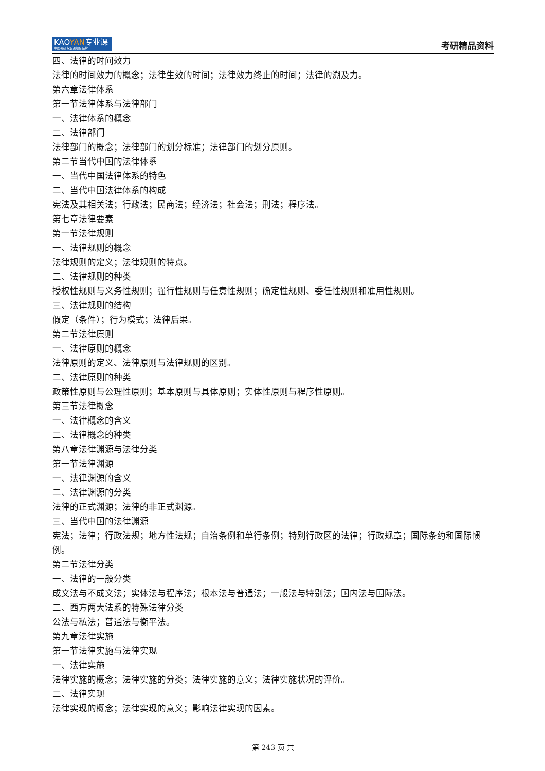KAOYAN专业课
中国考研专业课知名品牌
考研精品资料
四、法律的时间效力
法律的时间效力的概念；法律生效的时间；法律效力终止的时间；法律的溯及力。
第六章法律体系
第一节法律体系与法律部门
一、法律体系的概念
二、法律部门
法律部门的概念；法律部门的划分标准；法律部门的划分原则。
第二节当代中国的法律体系
一、当代中国法律体系的特色
二、当代中国法律体系的构成
宪法及其相关法；行政法；民商法；经济法；社会法；刑法；程序法。
第七章法律要素
第一节法律规则
一、法律规则的概念
法律规则的定义；法律规则的特点。
二、法律规则的种类
授权性规则与义务性规则；强行性规则与任意性规则；确定性规则、委任性规则和准用性规则。
三、法律规则的结构
假定（条件）；行为模式；法律后果。
第二节法律原则
一、法律原则的概念
法律原则的定义、法律原则与法律规则的区别。
二、法律原则的种类
政策性原则与公理性原则；基本原则与具体原则；实体性原则与程序性原则。
第三节法律概念
一、法律概念的含义
二、法律概念的种类
第八章法律渊源与法律分类
第一节法律渊源
一、法律渊源的含义
二、法律渊源的分类
法律的正式渊源；法律的非正式渊源。
三、当代中国的法律渊源
宪法；法律；行政法规；地方性法规；自治条例和单行条例；特别行政区的法律；行政规章；国际条约和国际惯例。
第二节法律分类
一、法律的一般分类
成文法与不成文法；实体法与程序法；根本法与普通法；一般法与特别法；国内法与国际法。
二、西方两大法系的特殊法律分类
公法与私法；普通法与衡平法。
第九章法律实施
第一节法律实施与法律实现
一、法律实施
法律实施的概念；法律实施的分类；法律实施的意义；法律实施状况的评价。
二、法律实现
法律实现的概念；法律实现的意义；影响法律实现的因素。
第 243 页 共